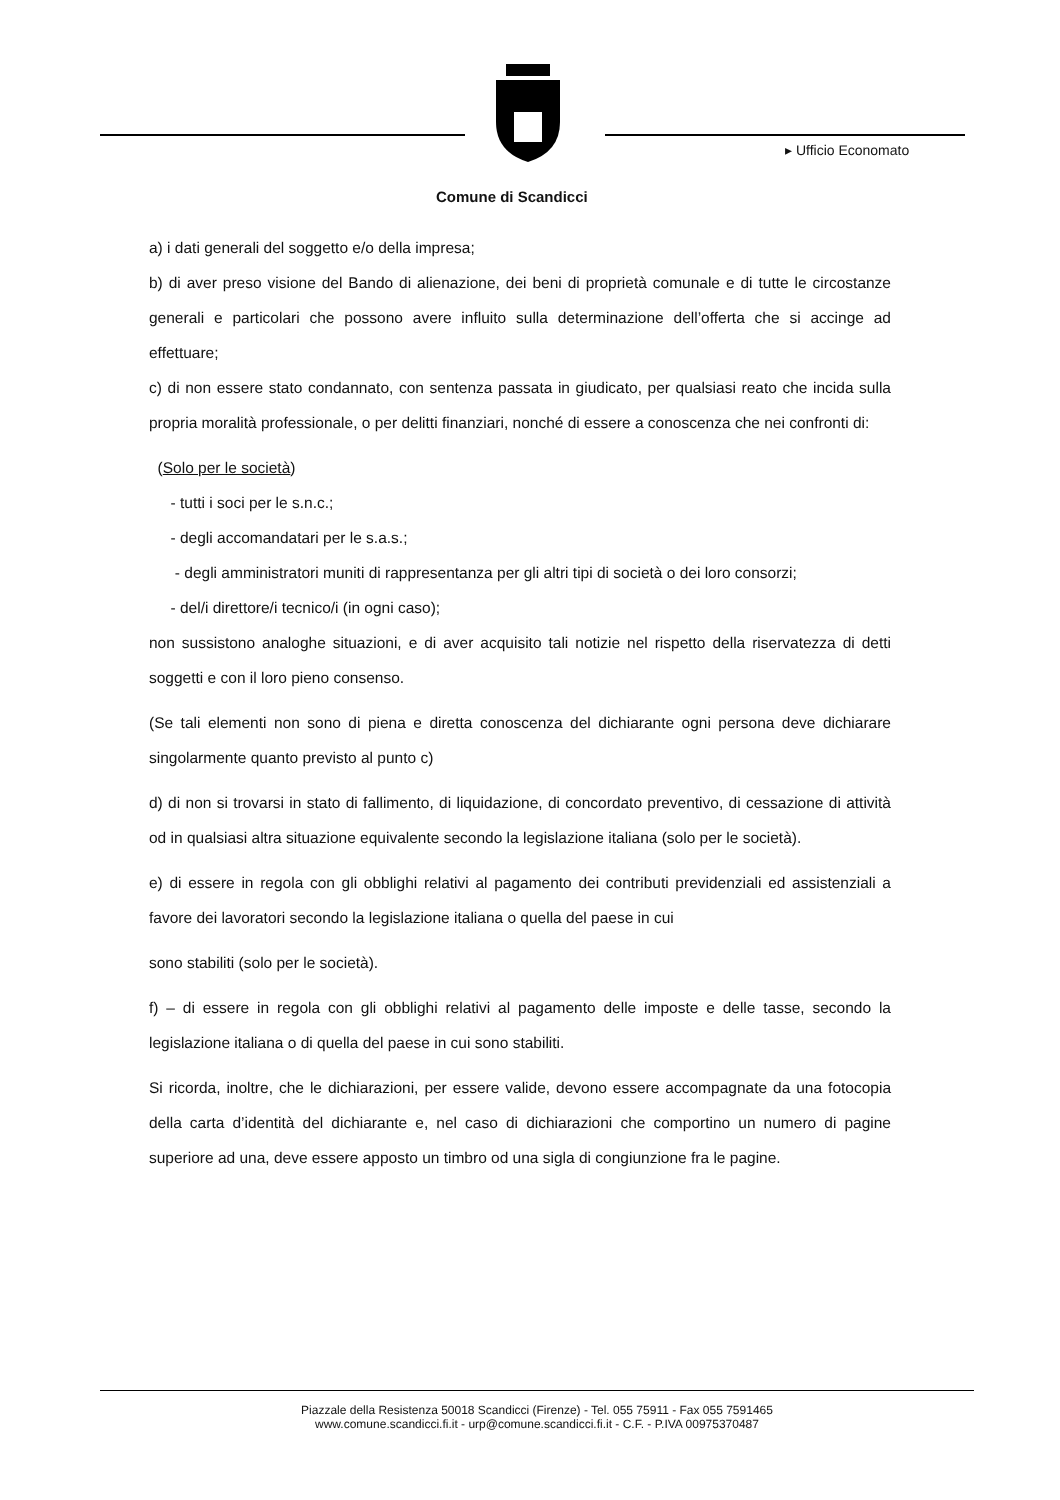▸ Ufficio Economato
Comune di Scandicci
a) i dati generali del soggetto e/o della impresa;
b) di aver preso visione del Bando di alienazione, dei beni di proprietà comunale e di tutte le circostanze generali e particolari che possono avere influito sulla determinazione dell’offerta che si accinge ad effettuare;
c) di non essere stato condannato, con sentenza passata in giudicato, per qualsiasi reato che incida sulla propria moralità professionale, o per delitti finanziari, nonché di essere a conoscenza che nei confronti di:
(Solo per le società)
- tutti i soci per le s.n.c.;
- degli accomandatari per le s.a.s.;
- degli amministratori muniti di rappresentanza per gli altri tipi di società o dei loro consorzi;
- del/i direttore/i tecnico/i (in ogni caso);
non sussistono analoghe situazioni, e di aver acquisito tali notizie nel rispetto della riservatezza di detti soggetti e con il loro pieno consenso.
(Se tali elementi non sono di piena e diretta conoscenza del dichiarante ogni persona deve dichiarare singolarmente quanto previsto al punto c)
d) di non si trovarsi in stato di fallimento, di liquidazione, di concordato preventivo, di cessazione di attività od in qualsiasi altra situazione equivalente secondo la legislazione italiana (solo per le società).
e) di essere in regola con gli obblighi relativi al pagamento dei contributi previdenziali ed assistenziali a favore dei lavoratori secondo la legislazione italiana o quella del paese in cui
sono stabiliti (solo per le società).
f) – di essere in regola con gli obblighi relativi al pagamento delle imposte e delle tasse, secondo la legislazione italiana o di quella del paese in cui sono stabiliti.
Si ricorda, inoltre, che le dichiarazioni, per essere valide, devono essere accompagnate da una fotocopia della carta d’identità del dichiarante e, nel caso di dichiarazioni che comportino un numero di pagine superiore ad una, deve essere apposto un timbro od una sigla di congiunzione fra le pagine.
Piazzale della Resistenza 50018 Scandicci (Firenze) - Tel. 055 75911 - Fax 055 7591465
www.comune.scandicci.fi.it - urp@comune.scandicci.fi.it - C.F. - P.IVA 00975370487